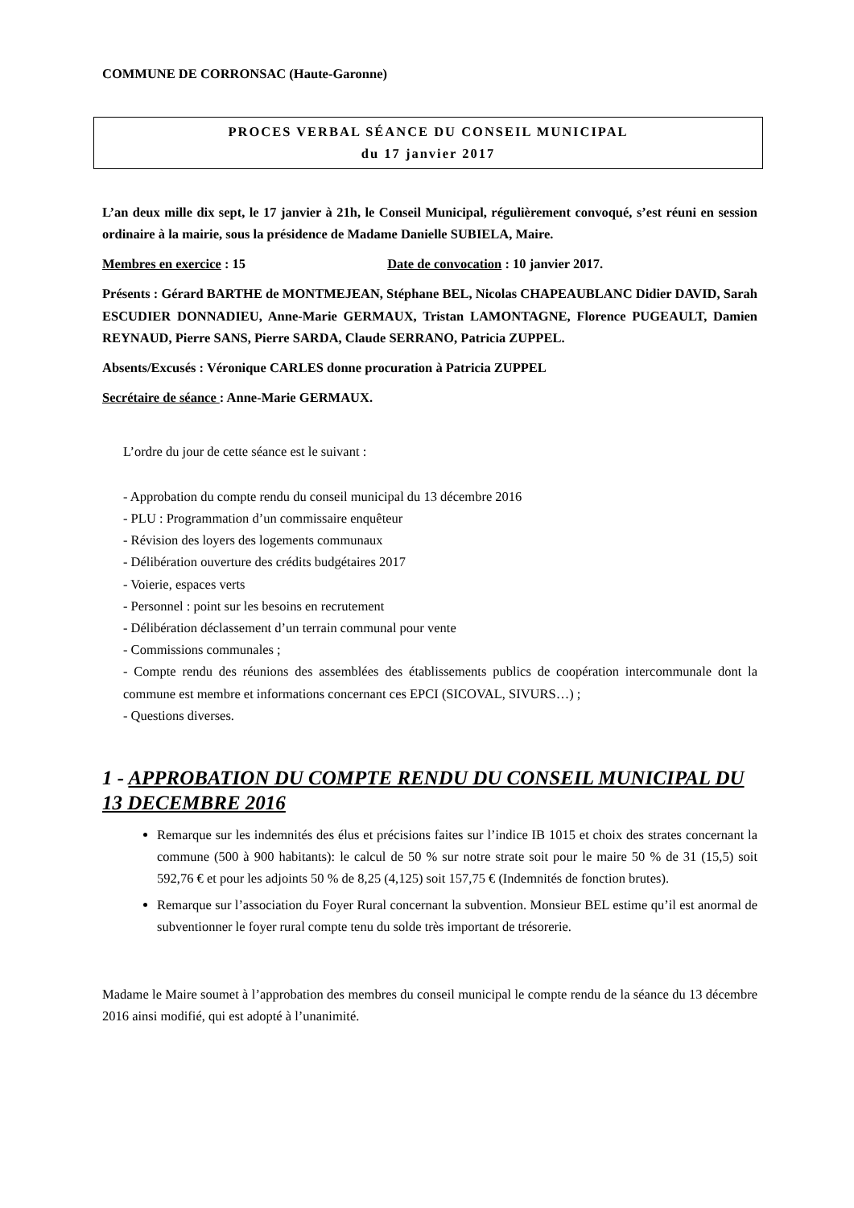COMMUNE DE CORRONSAC (Haute-Garonne)
PROCES VERBAL SÉANCE DU CONSEIL MUNICIPAL
du 17 janvier 2017
L’an deux mille dix sept, le 17 janvier à 21h, le Conseil Municipal, régulièrement convoqué, s’est réuni en session ordinaire à la mairie, sous la présidence de Madame Danielle SUBIELA, Maire.
Membres en exercice : 15 Date de convocation : 10 janvier 2017.
Présents : Gérard BARTHE de MONTMEJEAN, Stéphane BEL, Nicolas CHAPEAUBLANC Didier DAVID, Sarah ESCUDIER DONNADIEU, Anne-Marie GERMAUX, Tristan LAMONTAGNE, Florence PUGEAULT, Damien REYNAUD, Pierre SANS, Pierre SARDA, Claude SERRANO, Patricia ZUPPEL.
Absents/Excusés : Véronique CARLES donne procuration à Patricia ZUPPEL
Secrétaire de séance : Anne-Marie GERMAUX.
L’ordre du jour de cette séance est le suivant :
- Approbation du compte rendu du conseil municipal du 13 décembre 2016
- PLU : Programmation d’un commissaire enquêteur
- Révision des loyers des logements communaux
- Délibération ouverture des crédits budgétaires 2017
- Voierie, espaces verts
- Personnel : point sur les besoins en recrutement
- Délibération déclassement d’un terrain communal pour vente
- Commissions communales ;
- Compte rendu des réunions des assemblées des établissements publics de coopération intercommunale dont la commune est membre et informations concernant ces EPCI (SICOVAL, SIVURS…) ;
- Questions diverses.
1 - APPROBATION DU COMPTE RENDU DU CONSEIL MUNICIPAL DU 13 DECEMBRE 2016
Remarque sur les indemnités des élus et précisions faites sur l’indice IB 1015 et choix des strates concernant la commune (500 à 900 habitants): le calcul de 50 % sur notre strate soit pour le maire 50 % de 31 (15,5) soit 592,76 € et pour les adjoints 50 % de 8,25 (4,125) soit 157,75 € (Indemnités de fonction brutes).
Remarque sur l’association du Foyer Rural concernant la subvention. Monsieur BEL estime qu’il est anormal de subventionner le foyer rural compte tenu du solde très important de trésorerie.
Madame le Maire soumet à l’approbation des membres du conseil municipal le compte rendu de la séance du 13 décembre 2016 ainsi modifié, qui est adopté à l’unanimité.